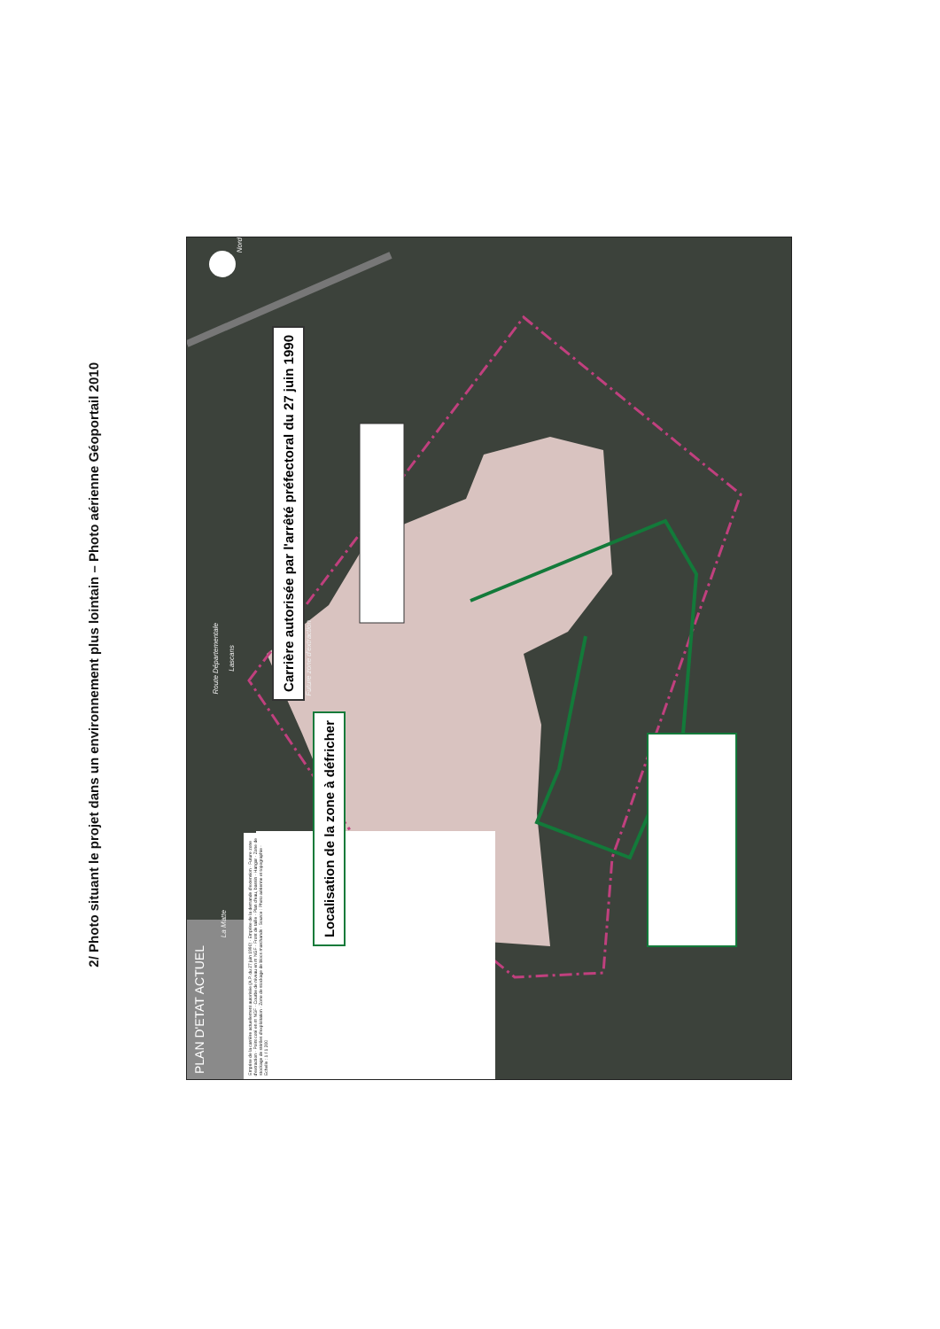2/ Photo situant le projet dans un environnement plus lointain – Photo aérienne Géoportail 2010
PLAN D'ETAT ACTUEL
Route Départementale
La Matte
Lascans
Nord
Emprise de la carrière actuellement autorisée (A.P. du 27 juin 1990) · Emprise de la demande d'extension · Future zone d'extraction · Point coté en m NGF · Courbe de niveau en m NGF · Front de taille · Plan d'eau, bassin · Hangar · Zone de stockage de stériles d'exploitation · Zone de stockage de blocs marchands · Source : Photo aérienne et topographie · Echelle : 1 / 1 200
Carrière autorisée par l'arrêté préfectoral du 27 juin 1990
Future zone d'extraction
Localisation de la zone à défricher